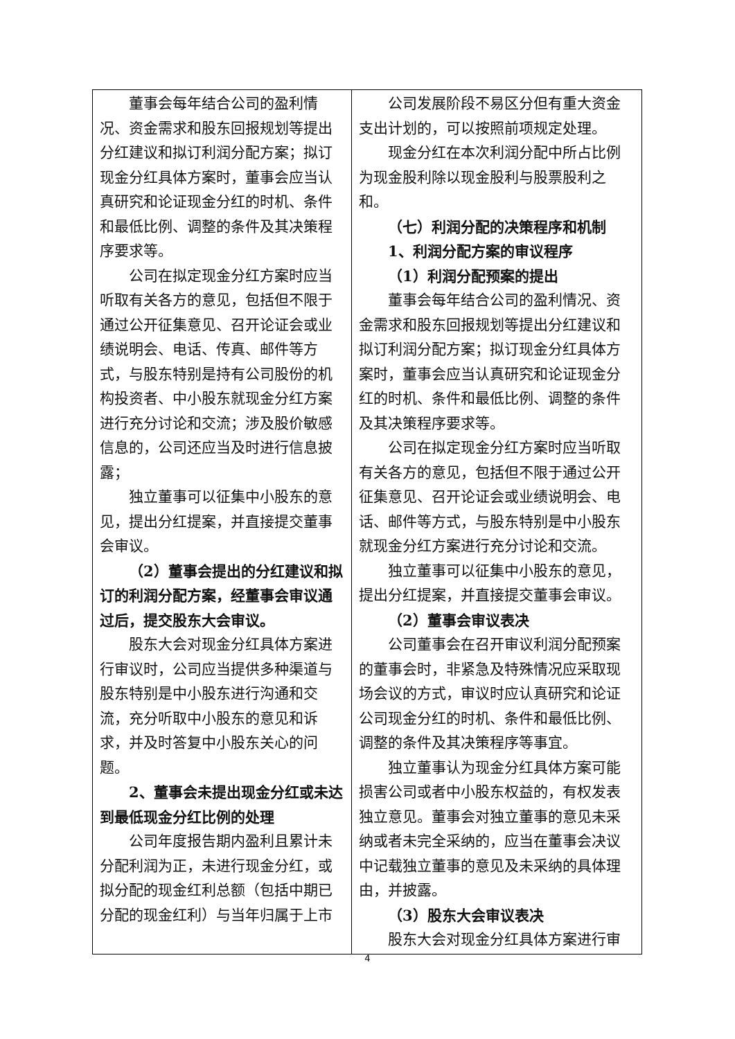| 董事会每年结合公司的盈利情况、资金需求和股东回报规划等提出分红建议和拟订利润分配方案；拟订现金分红具体方案时，董事会应当认真研究和论证现金分红的时机、条件和最低比例、调整的条件及其决策程序要求等。 公司在拟定现金分红方案时应当听取有关各方的意见，包括但不限于通过公开征集意见、召开论证会或业绩说明会、电话、传真、邮件等方式，与股东特别是持有公司股份的机构投资者、中小股东就现金分红方案进行充分讨论和交流；涉及股价敏感信息的，公司还应当及时进行信息披露； 独立董事可以征集中小股东的意见，提出分红提案，并直接提交董事会审议。 （2）董事会提出的分红建议和拟订的利润分配方案，经董事会审议通过后，提交股东大会审议。 股东大会对现金分红具体方案进行审议时，公司应当提供多种渠道与股东特别是中小股东进行沟通和交流，充分听取中小股东的意见和诉求，并及时答复中小股东关心的问题。 2、董事会未提出现金分红或未达到最低现金分红比例的处理 公司年度报告期内盈利且累计未分配利润为正，未进行现金分红，或拟分配的现金红利总额（包括中期已分配的现金红利）与当年归属于上市 | 公司发展阶段不易区分但有重大资金支出计划的，可以按照前项规定处理。 现金分红在本次利润分配中所占比例为现金股利除以现金股利与股票股利之和。 （七）利润分配的决策程序和机制 1、利润分配方案的审议程序 （1）利润分配预案的提出 董事会每年结合公司的盈利情况、资金需求和股东回报规划等提出分红建议和拟订利润分配方案；拟订现金分红具体方案时，董事会应当认真研究和论证现金分红的时机、条件和最低比例、调整的条件及其决策程序要求等。 公司在拟定现金分红方案时应当听取有关各方的意见，包括但不限于通过公开征集意见、召开论证会或业绩说明会、电话、邮件等方式，与股东特别是中小股东就现金分红方案进行充分讨论和交流。 独立董事可以征集中小股东的意见，提出分红提案，并直接提交董事会审议。 （2）董事会审议表决 公司董事会在召开审议利润分配预案的董事会时，非紧急及特殊情况应采取现场会议的方式，审议时应认真研究和论证公司现金分红的时机、条件和最低比例、调整的条件及其决策程序等事宜。 独立董事认为现金分红具体方案可能损害公司或者中小股东权益的，有权发表独立意见。董事会对独立董事的意见未采纳或者未完全采纳的，应当在董事会决议中记载独立董事的意见及未采纳的具体理由，并披露。 （3）股东大会审议表决 股东大会对现金分红具体方案进行审 |
4